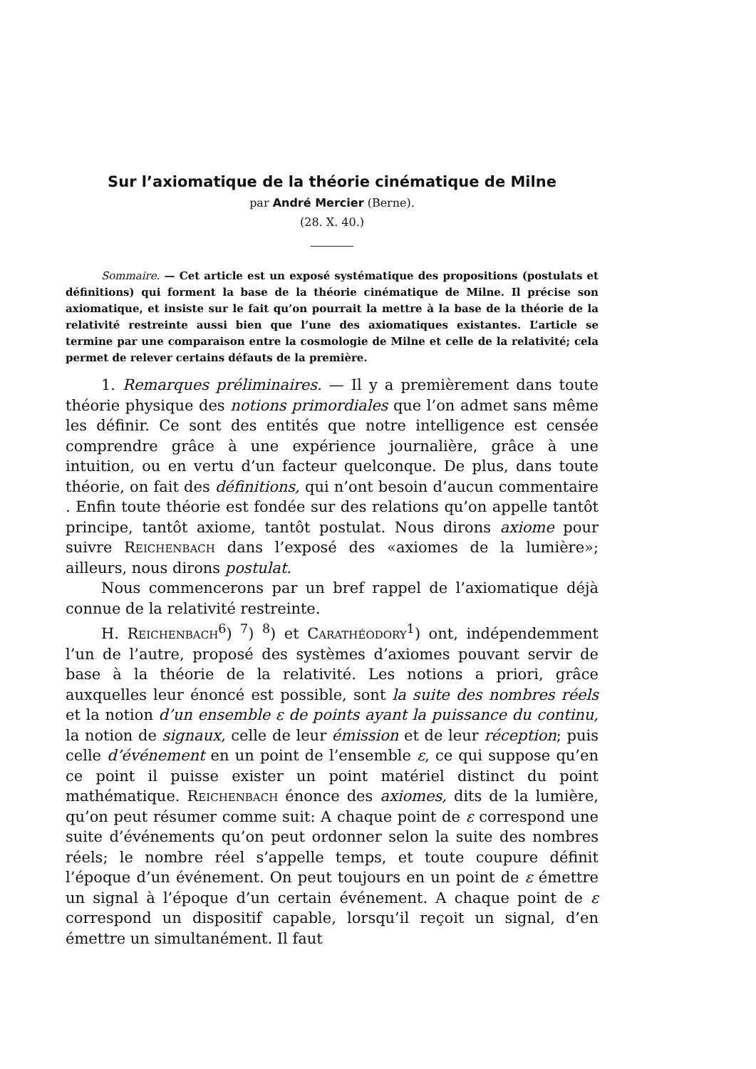Sur l’axiomatique de la théorie cinématique de Milne
par André Mercier (Berne).
(28. X. 40.)
Sommaire. — Cet article est un exposé systématique des propositions (postulats et définitions) qui forment la base de la théorie cinématique de Milne. Il précise son axiomatique, et insiste sur le fait qu’on pourrait la mettre à la base de la théorie de la relativité restreinte aussi bien que l’une des axiomatiques existantes. L’article se termine par une comparaison entre la cosmologie de Milne et celle de la relativité; cela permet de relever certains défauts de la première.
1. Remarques préliminaires. — Il y a premièrement dans toute théorie physique des notions primordiales que l’on admet sans même les définir. Ce sont des entités que notre intelligence est censée comprendre grâce à une expérience journalière, grâce à une intuition, ou en vertu d’un facteur quelconque. De plus, dans toute théorie, on fait des définitions, qui n’ont besoin d’aucun commentaire . Enfin toute théorie est fondée sur des relations qu’on appelle tantôt principe, tantôt axiome, tantôt postulat. Nous dirons axiome pour suivre Reichenbach dans l’exposé des «axiomes de la lumière»; ailleurs, nous dirons postulat.
Nous commencerons par un bref rappel de l’axiomatique déjà connue de la relativité restreinte.
H. Reichenbach<sup>6</sup>) <sup>7</sup>) <sup>8</sup>) et Carathéodory<sup>1</sup>) ont, indépendemment l’un de l’autre, proposé des systèmes d’axiomes pouvant servir de base à la théorie de la relativité. Les notions a priori, grâce auxquelles leur énoncé est possible, sont la suite des nombres réels et la notion d’un ensemble ε de points ayant la puissance du continu, la notion de signaux, celle de leur émission et de leur réception; puis celle d’événement en un point de l’ensemble ε, ce qui suppose qu’en ce point il puisse exister un point matériel distinct du point mathématique. Reichenbach énonce des axiomes, dits de la lumière, qu’on peut résumer comme suit: A chaque point de ε correspond une suite d’événements qu’on peut ordonner selon la suite des nombres réels; le nombre réel s’appelle temps, et toute coupure définit l’époque d’un événement. On peut toujours en un point de ε émettre un signal à l’époque d’un certain événement. A chaque point de ε correspond un dispositif capable, lorsqu’il reçoit un signal, d’en émettre un simultanément. Il faut